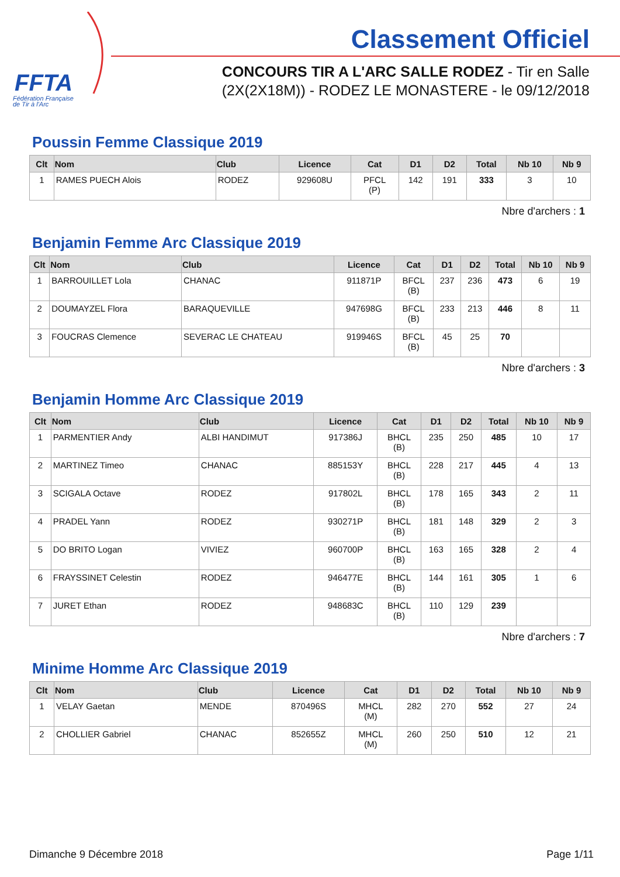FFTA
Fédération Française
de Tir à l'Arc
Classement Officiel
CONCOURS TIR A L'ARC SALLE RODEZ - Tir en Salle
(2X(2X18M)) - RODEZ LE MONASTERE - le 09/12/2018
Poussin Femme Classique 2019
| Clt | Nom | Club | Licence | Cat | D1 | D2 | Total | Nb 10 | Nb 9 |
| --- | --- | --- | --- | --- | --- | --- | --- | --- | --- |
| 1 | RAMES PUECH Alois | RODEZ | 929608U | PFCL (P) | 142 | 191 | 333 | 3 | 10 |
Nbre d'archers : 1
Benjamin Femme Arc Classique 2019
| Clt | Nom | Club | Licence | Cat | D1 | D2 | Total | Nb 10 | Nb 9 |
| --- | --- | --- | --- | --- | --- | --- | --- | --- | --- |
| 1 | BARROUILLET Lola | CHANAC | 911871P | BFCL (B) | 237 | 236 | 473 | 6 | 19 |
| 2 | DOUMAYZEL Flora | BARAQUEVILLE | 947698G | BFCL (B) | 233 | 213 | 446 | 8 | 11 |
| 3 | FOUCRAS Clemence | SEVERAC LE CHATEAU | 919946S | BFCL (B) | 45 | 25 | 70 | | |
Nbre d'archers : 3
Benjamin Homme Arc Classique 2019
| Clt | Nom | Club | Licence | Cat | D1 | D2 | Total | Nb 10 | Nb 9 |
| --- | --- | --- | --- | --- | --- | --- | --- | --- | --- |
| 1 | PARMENTIER Andy | ALBI HANDIMUT | 917386J | BHCL (B) | 235 | 250 | 485 | 10 | 17 |
| 2 | MARTINEZ Timeo | CHANAC | 885153Y | BHCL (B) | 228 | 217 | 445 | 4 | 13 |
| 3 | SCIGALA Octave | RODEZ | 917802L | BHCL (B) | 178 | 165 | 343 | 2 | 11 |
| 4 | PRADEL Yann | RODEZ | 930271P | BHCL (B) | 181 | 148 | 329 | 2 | 3 |
| 5 | DO BRITO Logan | VIVIEZ | 960700P | BHCL (B) | 163 | 165 | 328 | 2 | 4 |
| 6 | FRAYSSINET Celestin | RODEZ | 946477E | BHCL (B) | 144 | 161 | 305 | 1 | 6 |
| 7 | JURET Ethan | RODEZ | 948683C | BHCL (B) | 110 | 129 | 239 | | |
Nbre d'archers : 7
Minime Homme Arc Classique 2019
| Clt | Nom | Club | Licence | Cat | D1 | D2 | Total | Nb 10 | Nb 9 |
| --- | --- | --- | --- | --- | --- | --- | --- | --- | --- |
| 1 | VELAY Gaetan | MENDE | 870496S | MHCL (M) | 282 | 270 | 552 | 27 | 24 |
| 2 | CHOLLIER Gabriel | CHANAC | 852655Z | MHCL (M) | 260 | 250 | 510 | 12 | 21 |
Dimanche 9 Décembre 2018 Page 1/11